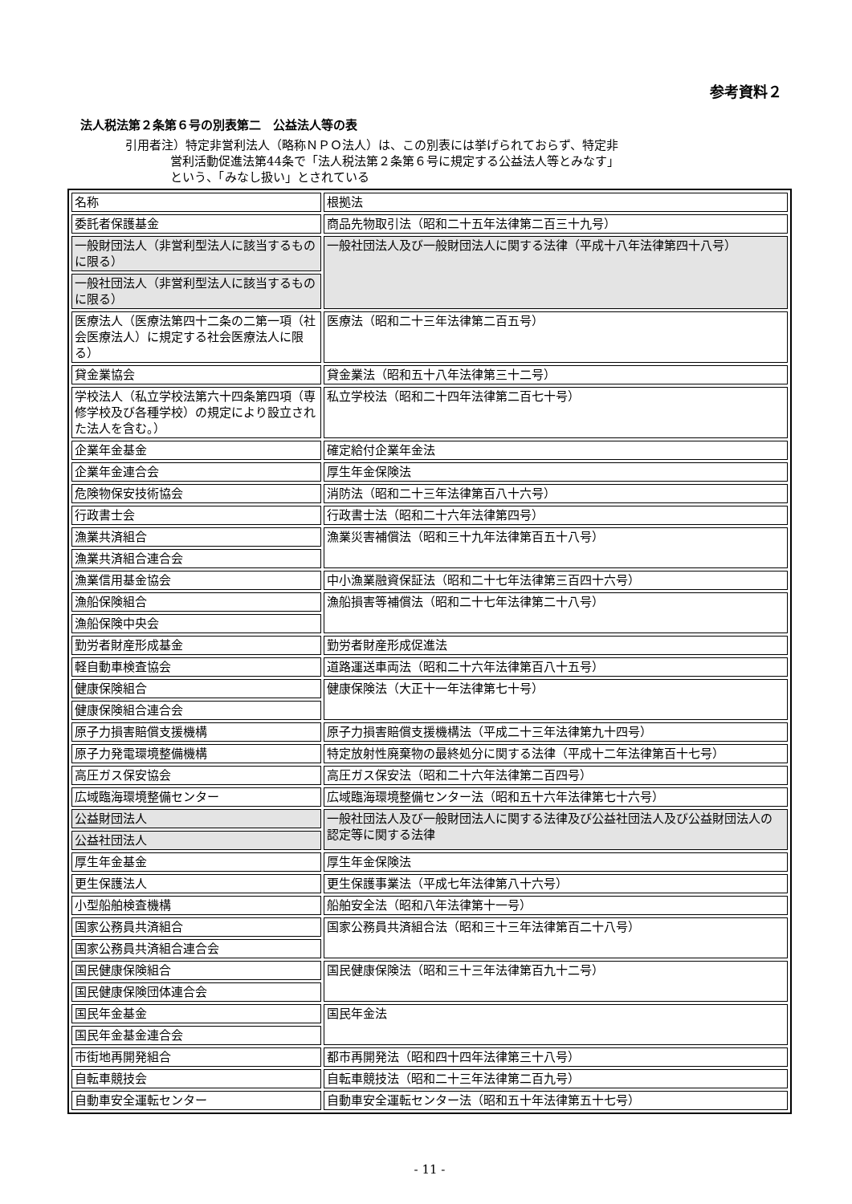参考資料２
法人税法第２条第６号の別表第二　公益法人等の表
引用者注）特定非営利法人（略称ＮＰＯ法人）は、この別表には挙げられておらず、特定非
営利活動促進法第44条で「法人税法第２条第６号に規定する公益法人等とみなす」
という、「みなし扱い」とされている
| 名称 | 根拠法 |
| 委託者保護基金 | 商品先物取引法（昭和二十五年法律第二百三十九号） |
| 一般財団法人（非営利型法人に該当するものに限る） | 一般社団法人及び一般財団法人に関する法律（平成十八年法律第四十八号） |
| 一般社団法人（非営利型法人に該当するものに限る） | |
| 医療法人（医療法第四十二条の二第一項（社会医療法人）に規定する社会医療法人に限る） | 医療法（昭和二十三年法律第二百五号） |
| 貸金業協会 | 貸金業法（昭和五十八年法律第三十二号） |
| 学校法人（私立学校法第六十四条第四項（専修学校及び各種学校）の規定により設立された法人を含む。） | 私立学校法（昭和二十四年法律第二百七十号） |
| 企業年金基金 | 確定給付企業年金法 |
| 企業年金連合会 | 厚生年金保険法 |
| 危険物保安技術協会 | 消防法（昭和二十三年法律第百八十六号） |
| 行政書士会 | 行政書士法（昭和二十六年法律第四号） |
| 漁業共済組合 | 漁業災害補償法（昭和三十九年法律第百五十八号） |
| 漁業共済組合連合会 | |
| 漁業信用基金協会 | 中小漁業融資保証法（昭和二十七年法律第三百四十六号） |
| 漁船保険組合 | 漁船損害等補償法（昭和二十七年法律第二十八号） |
| 漁船保険中央会 | |
| 勤労者財産形成基金 | 勤労者財産形成促進法 |
| 軽自動車検査協会 | 道路運送車両法（昭和二十六年法律第百八十五号） |
| 健康保険組合 | 健康保険法（大正十一年法律第七十号） |
| 健康保険組合連合会 | |
| 原子力損害賠償支援機構 | 原子力損害賠償支援機構法（平成二十三年法律第九十四号） |
| 原子力発電環境整備機構 | 特定放射性廃棄物の最終処分に関する法律（平成十二年法律第百十七号） |
| 高圧ガス保安協会 | 高圧ガス保安法（昭和二十六年法律第二百四号） |
| 広域臨海環境整備センター | 広域臨海環境整備センター法（昭和五十六年法律第七十六号） |
| 公益財団法人 | 一般社団法人及び一般財団法人に関する法律及び公益社団法人及び公益財団法人の認定等に関する法律 |
| 公益社団法人 | |
| 厚生年金基金 | 厚生年金保険法 |
| 更生保護法人 | 更生保護事業法（平成七年法律第八十六号） |
| 小型船舶検査機構 | 船舶安全法（昭和八年法律第十一号） |
| 国家公務員共済組合 | 国家公務員共済組合法（昭和三十三年法律第百二十八号） |
| 国家公務員共済組合連合会 | |
| 国民健康保険組合 | 国民健康保険法（昭和三十三年法律第百九十二号） |
| 国民健康保険団体連合会 | |
| 国民年金基金 | 国民年金法 |
| 国民年金基金連合会 | |
| 市街地再開発組合 | 都市再開発法（昭和四十四年法律第三十八号） |
| 自転車競技会 | 自転車競技法（昭和二十三年法律第二百九号） |
| 自動車安全運転センター | 自動車安全運転センター法（昭和五十年法律第五十七号） |
- 11 -